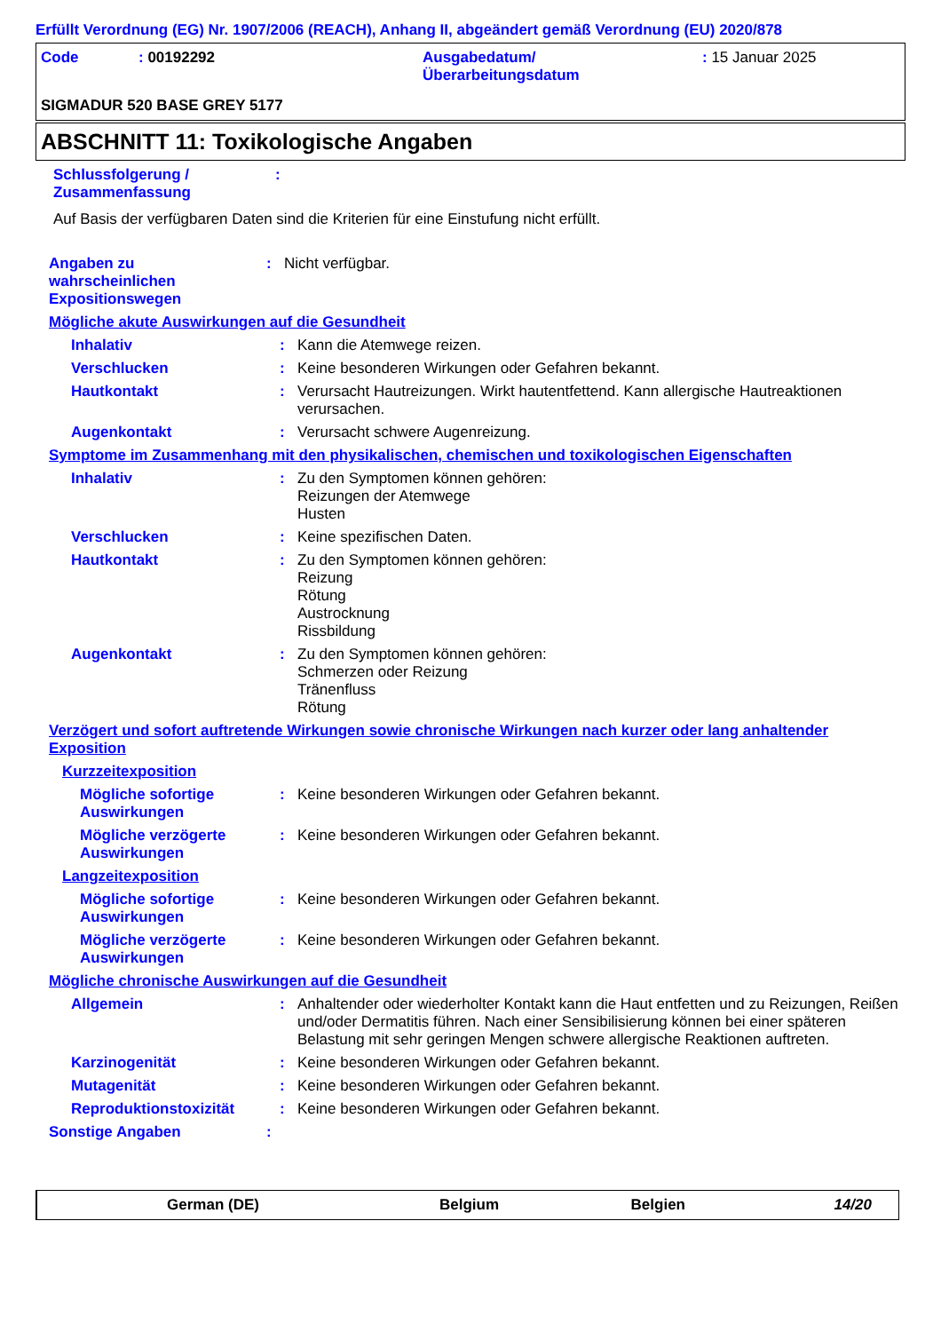Erfüllt Verordnung (EG) Nr. 1907/2006 (REACH), Anhang II, abgeändert gemäß Verordnung (EU) 2020/878
Code : 00192292 Ausgabedatum/
Überarbeitungsdatum
: 15 Januar 2025
SIGMADUR 520 BASE GREY 5177
ABSCHNITT 11: Toxikologische Angaben
Schlussfolgerung /
Zusammenfassung
:
Auf Basis der verfügbaren Daten sind die Kriterien für eine Einstufung nicht erfüllt.
Angaben zu
wahrscheinlichen
Expositionswegen
:
Nicht verfügbar.
Mögliche akute Auswirkungen auf die Gesundheit
Inhalativ :
Kann die Atemwege reizen.
Verschlucken :
Keine besonderen Wirkungen oder Gefahren bekannt.
Hautkontakt :
Verursacht Hautreizungen. Wirkt hautentfettend. Kann allergische Hautreaktionen verursachen.
Augenkontakt :
Verursacht schwere Augenreizung.
Symptome im Zusammenhang mit den physikalischen, chemischen und toxikologischen Eigenschaften
Inhalativ :
Zu den Symptomen können gehören:
Reizungen der Atemwege
Husten
Verschlucken :
Keine spezifischen Daten.
Hautkontakt :
Zu den Symptomen können gehören:
Reizung
Rötung
Austrocknung
Rissbildung
Augenkontakt :
Zu den Symptomen können gehören:
Schmerzen oder Reizung
Tränenfluss
Rötung
Verzögert und sofort auftretende Wirkungen sowie chronische Wirkungen nach kurzer oder lang anhaltender Exposition
Kurzzeitexposition
Mögliche sofortige Auswirkungen
:
Keine besonderen Wirkungen oder Gefahren bekannt.
Mögliche verzögerte Auswirkungen
:
Keine besonderen Wirkungen oder Gefahren bekannt.
Langzeitexposition
Mögliche sofortige Auswirkungen
:
Keine besonderen Wirkungen oder Gefahren bekannt.
Mögliche verzögerte Auswirkungen
:
Keine besonderen Wirkungen oder Gefahren bekannt.
Mögliche chronische Auswirkungen auf die Gesundheit
Allgemein :
Anhaltender oder wiederholter Kontakt kann die Haut entfetten und zu Reizungen, Reißen und/oder Dermatitis führen. Nach einer Sensibilisierung können bei einer späteren Belastung mit sehr geringen Mengen schwere allergische Reaktionen auftreten.
Karzinogenität :
Keine besonderen Wirkungen oder Gefahren bekannt.
Mutagenität :
Keine besonderen Wirkungen oder Gefahren bekannt.
Reproduktionstoxizität :
Keine besonderen Wirkungen oder Gefahren bekannt.
Sonstige Angaben :
German (DE) Belgium Belgien 14/20